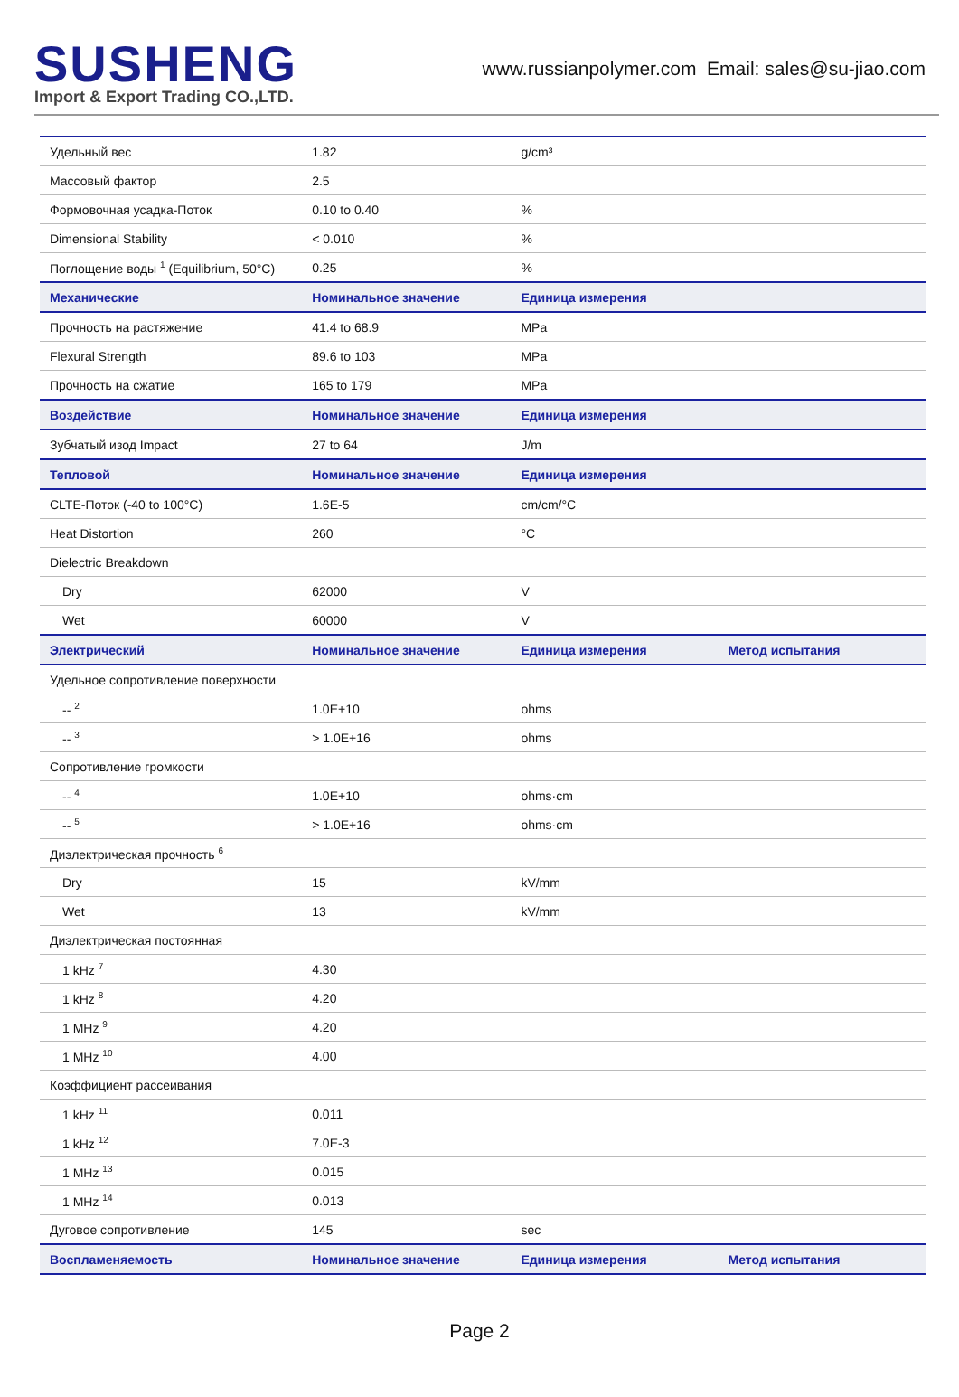SUSHENG
Import & Export Trading CO.,LTD.
www.russianpolymer.com Email: sales@su-jiao.com
| Удельный вес | 1.82 | g/cm³ | |
| Массовый фактор | 2.5 | | |
| Формовочная усадка-Поток | 0.10 to 0.40 | % | |
| Dimensional Stability | < 0.010 | % | |
| Поглощение воды <sup>1</sup> (Equilibrium, 50°C) | 0.25 | % | |
| Механические | Номинальное значение | Единица измерения | |
| Прочность на растяжение | 41.4 to 68.9 | MPa | |
| Flexural Strength | 89.6 to 103 | MPa | |
| Прочность на сжатие | 165 to 179 | MPa | |
| Воздействие | Номинальное значение | Единица измерения | |
| Зубчатый изод Impact | 27 to 64 | J/m | |
| Тепловой | Номинальное значение | Единица измерения | |
| CLTE-Поток (-40 to 100°C) | 1.6E-5 | cm/cm/°C | |
| Heat Distortion | 260 | °C | |
| Dielectric Breakdown | | | |
| Dry | 62000 | V | |
| Wet | 60000 | V | |
| Электрический | Номинальное значение | Единица измерения | Метод испытания |
| Удельное сопротивление поверхности | | | |
| -- <sup>2</sup> | 1.0E+10 | ohms | |
| -- <sup>3</sup> | > 1.0E+16 | ohms | |
| Сопротивление громкости | | | |
| -- <sup>4</sup> | 1.0E+10 | ohms·cm | |
| -- <sup>5</sup> | > 1.0E+16 | ohms·cm | |
| Диэлектрическая прочность <sup>6</sup> | | | |
| Dry | 15 | kV/mm | |
| Wet | 13 | kV/mm | |
| Диэлектрическая постоянная | | | |
| 1 kHz <sup>7</sup> | 4.30 | | |
| 1 kHz <sup>8</sup> | 4.20 | | |
| 1 MHz <sup>9</sup> | 4.20 | | |
| 1 MHz <sup>10</sup> | 4.00 | | |
| Коэффициент рассеивания | | | |
| 1 kHz <sup>11</sup> | 0.011 | | |
| 1 kHz <sup>12</sup> | 7.0E-3 | | |
| 1 MHz <sup>13</sup> | 0.015 | | |
| 1 MHz <sup>14</sup> | 0.013 | | |
| Дуговое сопротивление | 145 | sec | |
| Воспламеняемость | Номинальное значение | Единица измерения | Метод испытания |
Page 2